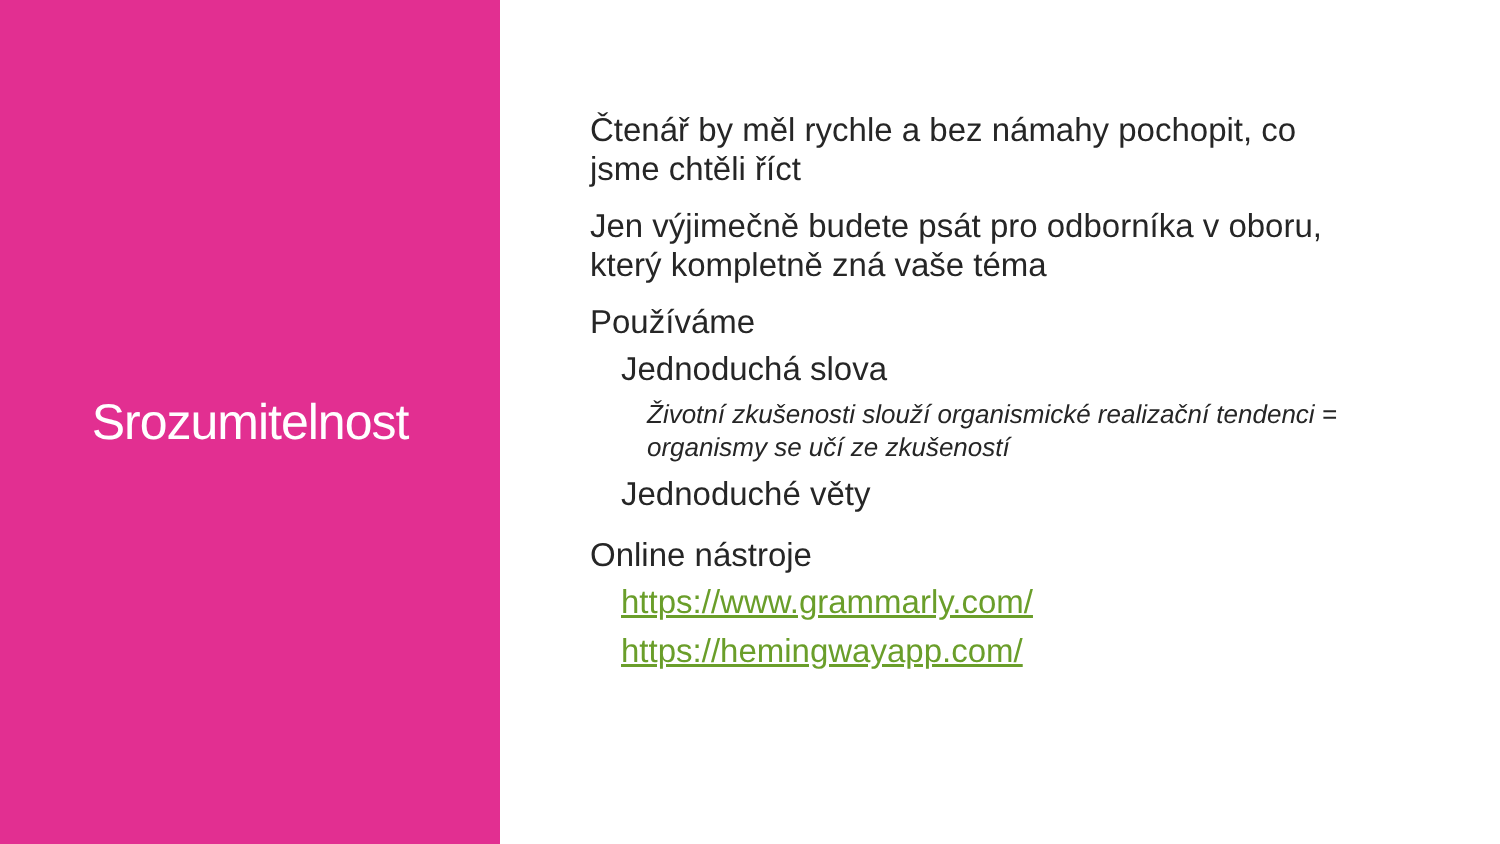Srozumitelnost
Čtenář by měl rychle a bez námahy pochopit, co jsme chtěli říct
Jen výjimečně budete psát pro odborníka v oboru, který kompletně zná vaše téma
Používáme
Jednoduchá slova
Životní zkušenosti slouží organismické realizační tendenci = organismy se učí ze zkušeností
Jednoduché věty
Online nástroje
https://www.grammarly.com/
https://hemingwayapp.com/